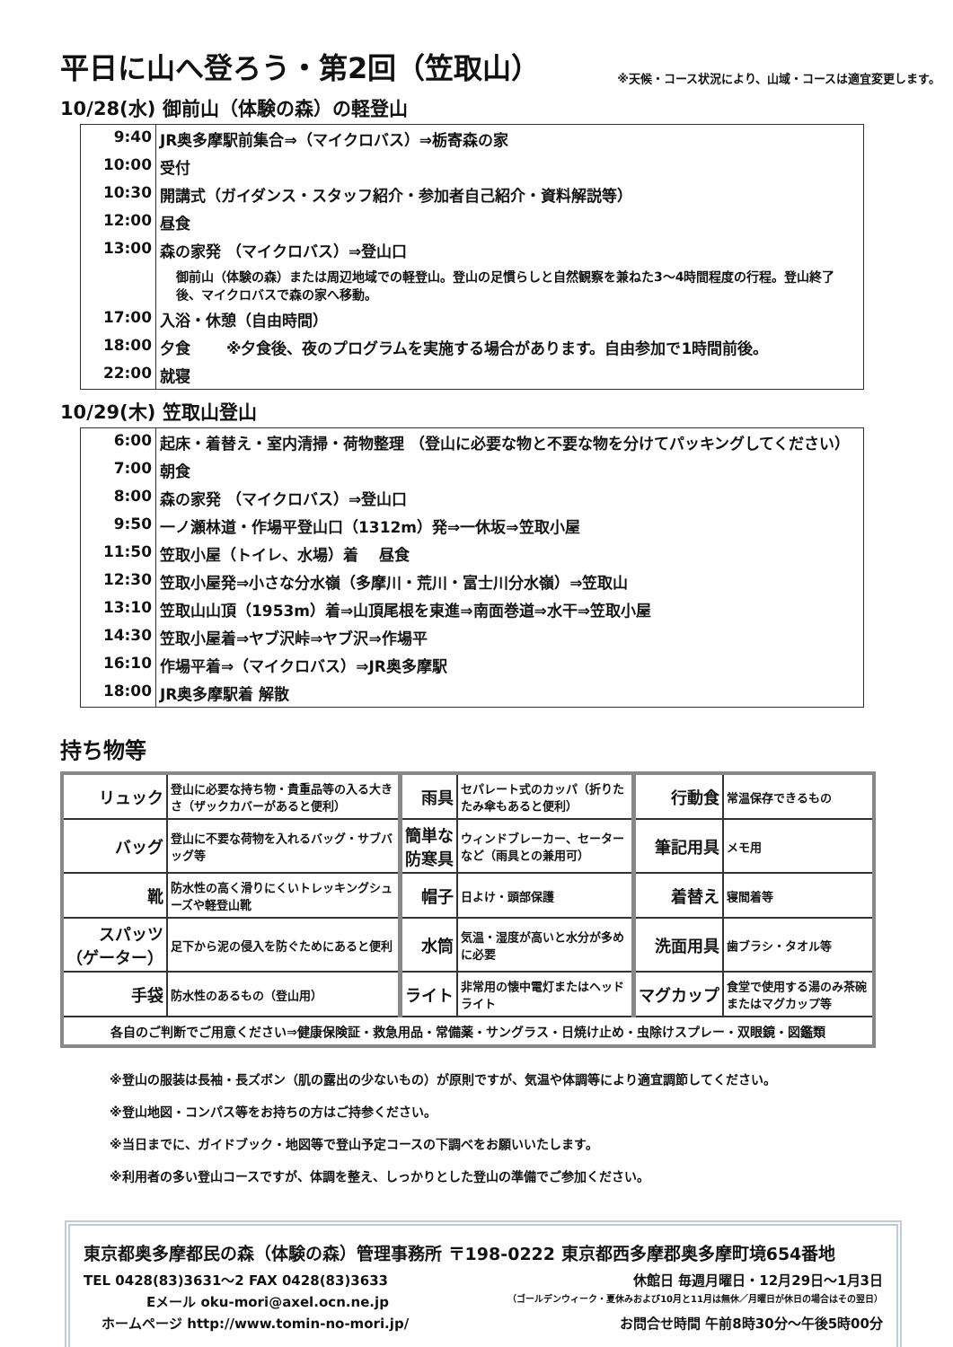平日に山へ登ろう・第2回（笠取山）
※天候・コース状況により、山域・コースは適宜変更します。
10/28(水) 御前山（体験の森）の軽登山
| 9:40 | JR奥多摩駅前集合⇒（マイクロバス）⇒栃寄森の家 |
| 10:00 | 受付 |
| 10:30 | 開講式（ガイダンス・スタッフ紹介・参加者自己紹介・資料解説等） |
| 12:00 | 昼食 |
| 13:00 | 森の家発 （マイクロバス）⇒登山口 |
| | 御前山（体験の森）または周辺地域での軽登山。登山の足慣らしと自然観察を兼ねた3～4時間程度の行程。登山終了後、マイクロバスで森の家へ移動。 |
| 17:00 | 入浴・休憩（自由時間） |
| 18:00 | 夕食 ※夕食後、夜のプログラムを実施する場合があります。自由参加で1時間前後。 |
| 22:00 | 就寝 |
10/29(木) 笠取山登山
| 6:00 | 起床・着替え・室内清掃・荷物整理 （登山に必要な物と不要な物を分けてパッキングしてください） |
| 7:00 | 朝食 |
| 8:00 | 森の家発 （マイクロバス）⇒登山口 |
| 9:50 | 一ノ瀬林道・作場平登山口（1312m）発⇒一休坂⇒笠取小屋 |
| 11:50 | 笠取小屋（トイレ、水場）着 昼食 |
| 12:30 | 笠取小屋発⇒小さな分水嶺（多摩川・荒川・富士川分水嶺）⇒笠取山 |
| 13:10 | 笠取山山頂（1953m）着⇒山頂尾根を東進⇒南面巻道⇒水干⇒笠取小屋 |
| 14:30 | 笠取小屋着⇒ヤブ沢峠⇒ヤブ沢⇒作場平 |
| 16:10 | 作場平着⇒（マイクロバス）⇒JR奥多摩駅 |
| 18:00 | JR奥多摩駅着 解散 |
持ち物等
| リュック | 登山に必要な持ち物・貴重品等の入る大きさ（ザックカバーがあると便利） | 雨具 | セパレート式のカッパ（折りたたみ傘もあると便利） | 行動食 | 常温保存できるもの |
| バッグ | 登山に不要な荷物を入れるバッグ・サブバッグ等 | 簡単な 防寒具 | ウィンドブレーカー、セーターなど（雨具との兼用可） | 筆記用具 | メモ用 |
| 靴 | 防水性の高く滑りにくいトレッキングシューズや軽登山靴 | 帽子 | 日よけ・頭部保護 | 着替え | 寝間着等 |
| スパッツ （ゲーター） | 足下から泥の侵入を防ぐためにあると便利 | 水筒 | 気温・湿度が高いと水分が多めに必要 | 洗面用具 | 歯ブラシ・タオル等 |
| 手袋 | 防水性のあるもの（登山用） | ライト | 非常用の懐中電灯またはヘッドライト | マグカップ | 食堂で使用する湯のみ茶碗またはマグカップ等 |
| 各自のご判断でご用意ください⇒健康保険証・救急用品・常備薬・サングラス・日焼け止め・虫除けスプレー・双眼鏡・図鑑類 | | | | | |
※登山の服装は長袖・長ズボン（肌の露出の少ないもの）が原則ですが、気温や体調等により適宜調節してください。
※登山地図・コンパス等をお持ちの方はご持参ください。
※当日までに、ガイドブック・地図等で登山予定コースの下調べをお願いいたします。
※利用者の多い登山コースですが、体調を整え、しっかりとした登山の準備でご参加ください。
東京都奥多摩都民の森（体験の森）管理事務所 〒198-0222 東京都西多摩郡奥多摩町境654番地
TEL 0428(83)3631～2 FAX 0428(83)3633 休館日 毎週月曜日・12月29日～1月3日
Eメール oku-mori@axel.ocn.ne.jp （ゴールデンウィーク・夏休みおよび10月と11月は無休／月曜日が休日の場合はその翌日）
ホームページ http://www.tomin-no-mori.jp/ お問合せ時間 午前8時30分～午後5時00分